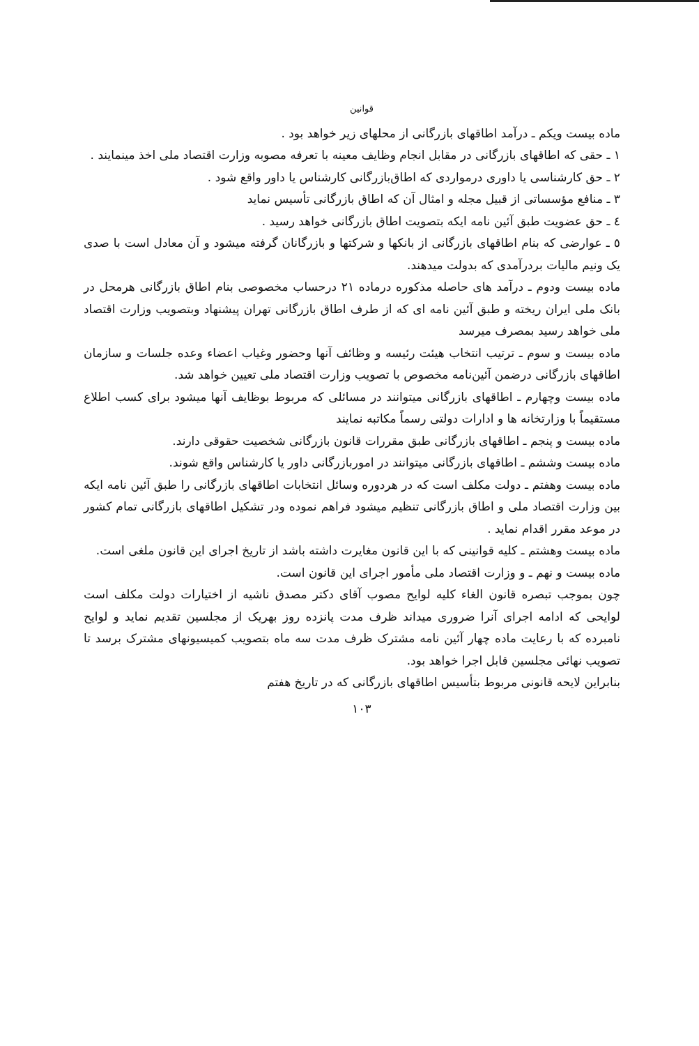قوانین
ماده بیست ویکم ـ درآمد اطاقهای بازرگانی از محلهای زیر خواهد بود .
۱ ـ حقی که اطاقهای بازرگانی در مقابل انجام وظایف معینه با تعرفه مصوبه وزارت اقتصاد ملی اخذ مینمایند .
۲ ـ حق کارشناسی یا داوری درمواردی که اطاق‌بازرگانی کارشناس یا داور واقع شود .
۳ ـ منافع مؤسساتی از قبیل مجله و امثال آن که اطاق بازرگانی تأسیس نماید
٤ ـ حق عضویت طبق آئین نامه ایکه بتصویت اطاق بازرگانی خواهد رسید .
٥ ـ عوارضی که بنام اطاقهای بازرگانی از بانکها و شرکتها و بازرگانان گرفته میشود و آن معادل است با صدی یک ونیم مالیات بردرآمدی که بدولت میدهند.
ماده بیست ودوم ـ درآمد های حاصله مذکوره درماده ۲۱ درحساب مخصوصی بنام اطاق بازرگانی هرمحل در بانک ملی ایران ریخته و طبق آئین نامه ای که از طرف اطاق بازرگانی تهران پیشنهاد وبتصویب وزارت اقتصاد ملی خواهد رسید بمصرف میرسد
ماده بیست و سوم ـ ترتیب انتخاب هیئت رئیسه و وظائف آنها وحضور وغیاب اعضاء وعده جلسات و سازمان اطاقهای بازرگانی درضمن آئین‌نامه مخصوص با تصویب وزارت اقتصاد ملی تعیین خواهد شد.
ماده بیست وچهارم ـ اطاقهای بازرگانی میتوانند در مسائلی که مربوط بوظایف آنها میشود برای کسب اطلاع مستقیماً با وزارتخانه ها و ادارات دولتی رسماً مکاتبه نمایند
ماده بیست و پنجم ـ اطاقهای بازرگانی طبق مقررات قانون بازرگانی شخصیت حقوقی دارند.
ماده بیست وششم ـ اطاقهای بازرگانی میتوانند در اموربازرگانی داور یا کارشناس واقع شوند.
ماده بیست وهفتم ـ دولت مکلف است که در هردوره وسائل انتخابات اطاقهای بازرگانی را طبق آئین نامه ایکه بین وزارت اقتصاد ملی و اطاق بازرگانی تنظیم میشود فراهم نموده ودر تشکیل اطاقهای بازرگانی تمام کشور در موعد مقرر اقدام نماید .
ماده بیست وهشتم ـ کلیه قوانینی که با این قانون مغایرت داشته باشد از تاریخ اجرای این قانون ملغی است.
ماده بیست و نهم ـ و وزارت اقتصاد ملی مأمور اجرای این قانون است.
چون بموجب تبصره قانون الغاء کلیه لوایح مصوب آقای دکتر مصدق ناشیه از اختیارات دولت مکلف است لوایحی که ادامه اجرای آنرا ضروری میداند ظرف مدت پانزده روز بهریک از مجلسین تقدیم نماید و لوایح نامبرده که با رعایت ماده چهار آئین نامه مشترک ظرف مدت سه ماه بتصویب کمیسیونهای مشترک برسد تا تصویب نهائی مجلسین قابل اجرا خواهد بود.
بنابراین لایحه قانونی مربوط بتأسیس اطاقهای بازرگانی که در تاریخ هفتم
۱۰۳